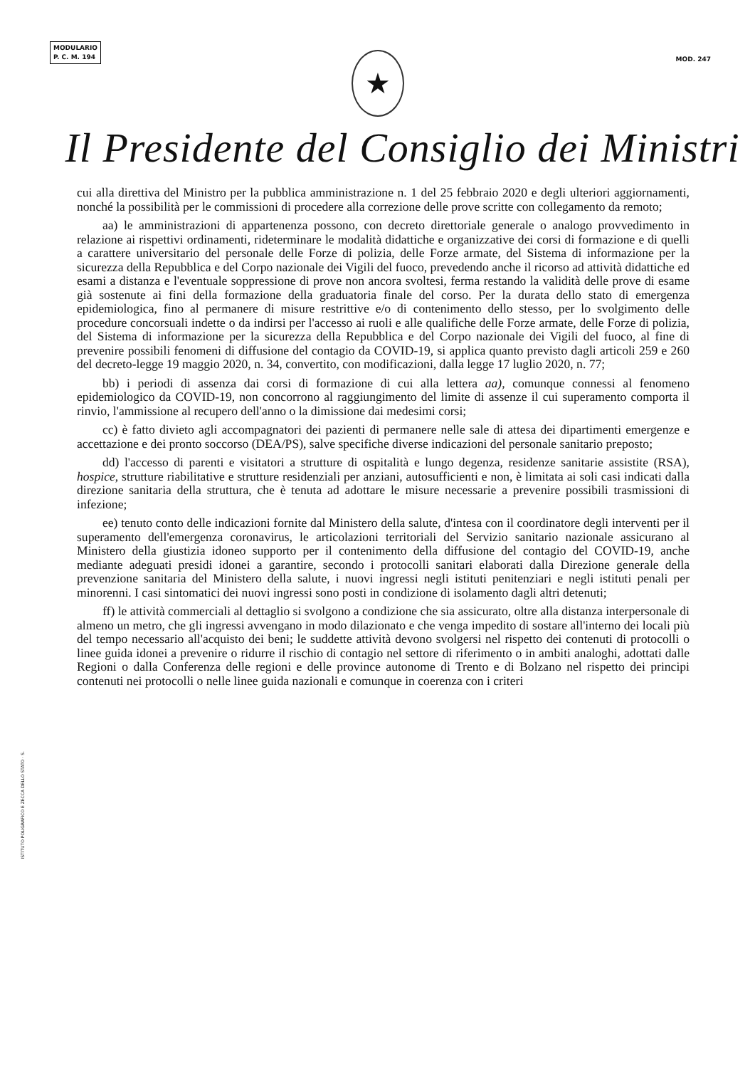MODULARIO
P. C. M. 194
MOD. 247
★
Il Presidente del Consiglio dei Ministri
cui alla direttiva del Ministro per la pubblica amministrazione n. 1 del 25 febbraio 2020 e degli ulteriori aggiornamenti, nonché la possibilità per le commissioni di procedere alla correzione delle prove scritte con collegamento da remoto;
aa) le amministrazioni di appartenenza possono, con decreto direttoriale generale o analogo provvedimento in relazione ai rispettivi ordinamenti, rideterminare le modalità didattiche e organizzative dei corsi di formazione e di quelli a carattere universitario del personale delle Forze di polizia, delle Forze armate, del Sistema di informazione per la sicurezza della Repubblica e del Corpo nazionale dei Vigili del fuoco, prevedendo anche il ricorso ad attività didattiche ed esami a distanza e l'eventuale soppressione di prove non ancora svoltesi, ferma restando la validità delle prove di esame già sostenute ai fini della formazione della graduatoria finale del corso. Per la durata dello stato di emergenza epidemiologica, fino al permanere di misure restrittive e/o di contenimento dello stesso, per lo svolgimento delle procedure concorsuali indette o da indirsi per l'accesso ai ruoli e alle qualifiche delle Forze armate, delle Forze di polizia, del Sistema di informazione per la sicurezza della Repubblica e del Corpo nazionale dei Vigili del fuoco, al fine di prevenire possibili fenomeni di diffusione del contagio da COVID-19, si applica quanto previsto dagli articoli 259 e 260 del decreto-legge 19 maggio 2020, n. 34, convertito, con modificazioni, dalla legge 17 luglio 2020, n. 77;
bb) i periodi di assenza dai corsi di formazione di cui alla lettera aa), comunque connessi al fenomeno epidemiologico da COVID-19, non concorrono al raggiungimento del limite di assenze il cui superamento comporta il rinvio, l'ammissione al recupero dell'anno o la dimissione dai medesimi corsi;
cc) è fatto divieto agli accompagnatori dei pazienti di permanere nelle sale di attesa dei dipartimenti emergenze e accettazione e dei pronto soccorso (DEA/PS), salve specifiche diverse indicazioni del personale sanitario preposto;
dd) l'accesso di parenti e visitatori a strutture di ospitalità e lungo degenza, residenze sanitarie assistite (RSA), hospice, strutture riabilitative e strutture residenziali per anziani, autosufficienti e non, è limitata ai soli casi indicati dalla direzione sanitaria della struttura, che è tenuta ad adottare le misure necessarie a prevenire possibili trasmissioni di infezione;
ee) tenuto conto delle indicazioni fornite dal Ministero della salute, d'intesa con il coordinatore degli interventi per il superamento dell'emergenza coronavirus, le articolazioni territoriali del Servizio sanitario nazionale assicurano al Ministero della giustizia idoneo supporto per il contenimento della diffusione del contagio del COVID-19, anche mediante adeguati presidi idonei a garantire, secondo i protocolli sanitari elaborati dalla Direzione generale della prevenzione sanitaria del Ministero della salute, i nuovi ingressi negli istituti penitenziari e negli istituti penali per minorenni. I casi sintomatici dei nuovi ingressi sono posti in condizione di isolamento dagli altri detenuti;
ff) le attività commerciali al dettaglio si svolgono a condizione che sia assicurato, oltre alla distanza interpersonale di almeno un metro, che gli ingressi avvengano in modo dilazionato e che venga impedito di sostare all'interno dei locali più del tempo necessario all'acquisto dei beni; le suddette attività devono svolgersi nel rispetto dei contenuti di protocolli o linee guida idonei a prevenire o ridurre il rischio di contagio nel settore di riferimento o in ambiti analoghi, adottati dalle Regioni o dalla Conferenza delle regioni e delle province autonome di Trento e di Bolzano nel rispetto dei principi contenuti nei protocolli o nelle linee guida nazionali e comunque in coerenza con i criteri
ISTITUTO POLIGRAFICO E ZECCA DELLO STATO · S.